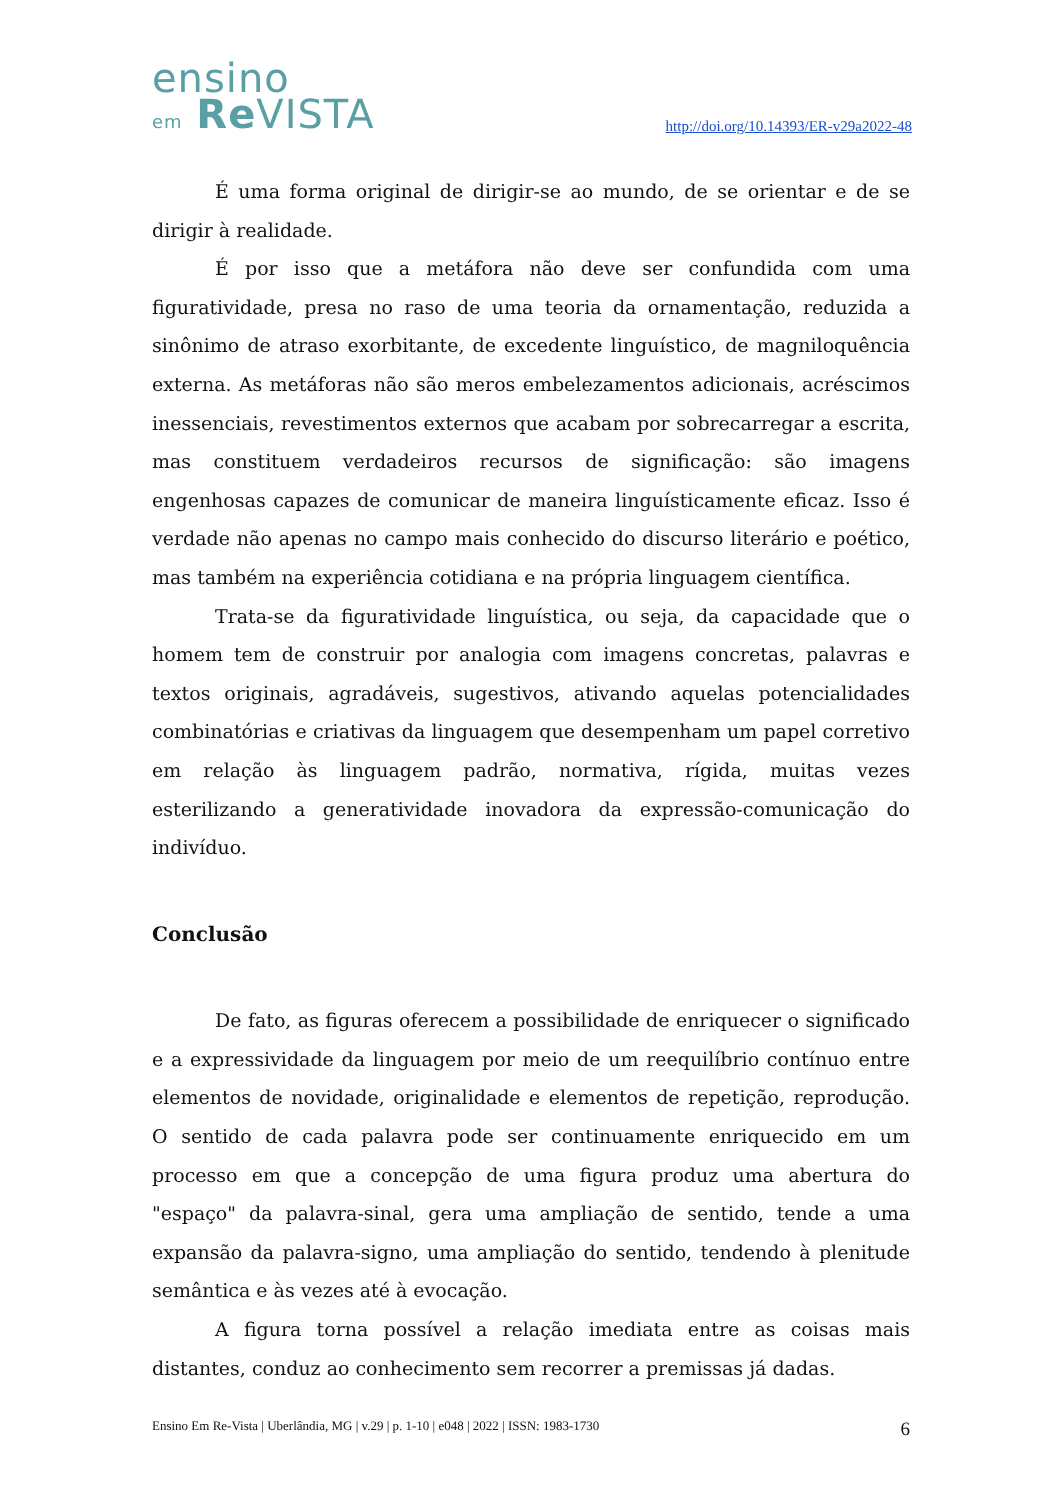ensino
em Re VISTA
http://doi.org/10.14393/ER-v29a2022-48
É uma forma original de dirigir-se ao mundo, de se orientar e de se dirigir à realidade.
É por isso que a metáfora não deve ser confundida com uma figuratividade, presa no raso de uma teoria da ornamentação, reduzida a sinônimo de atraso exorbitante, de excedente linguístico, de magniloquência externa. As metáforas não são meros embelezamentos adicionais, acréscimos inessenciais, revestimentos externos que acabam por sobrecarregar a escrita, mas constituem verdadeiros recursos de significação: são imagens engenhosas capazes de comunicar de maneira linguísticamente eficaz. Isso é verdade não apenas no campo mais conhecido do discurso literário e poético, mas também na experiência cotidiana e na própria linguagem científica.
Trata-se da figuratividade linguística, ou seja, da capacidade que o homem tem de construir por analogia com imagens concretas, palavras e textos originais, agradáveis, sugestivos, ativando aquelas potencialidades combinatórias e criativas da linguagem que desempenham um papel corretivo em relação às linguagem padrão, normativa, rígida, muitas vezes esterilizando a generatividade inovadora da expressão-comunicação do indivíduo.
Conclusão
De fato, as figuras oferecem a possibilidade de enriquecer o significado e a expressividade da linguagem por meio de um reequilíbrio contínuo entre elementos de novidade, originalidade e elementos de repetição, reprodução. O sentido de cada palavra pode ser continuamente enriquecido em um processo em que a concepção de uma figura produz uma abertura do "espaço" da palavra-sinal, gera uma ampliação de sentido, tende a uma expansão da palavra-signo, uma ampliação do sentido, tendendo à plenitude semântica e às vezes até à evocação.
A figura torna possível a relação imediata entre as coisas mais distantes, conduz ao conhecimento sem recorrer a premissas já dadas.
Ensino Em Re-Vista | Uberlândia, MG | v.29 | p. 1-10 | e048 | 2022 | ISSN: 1983-1730 6